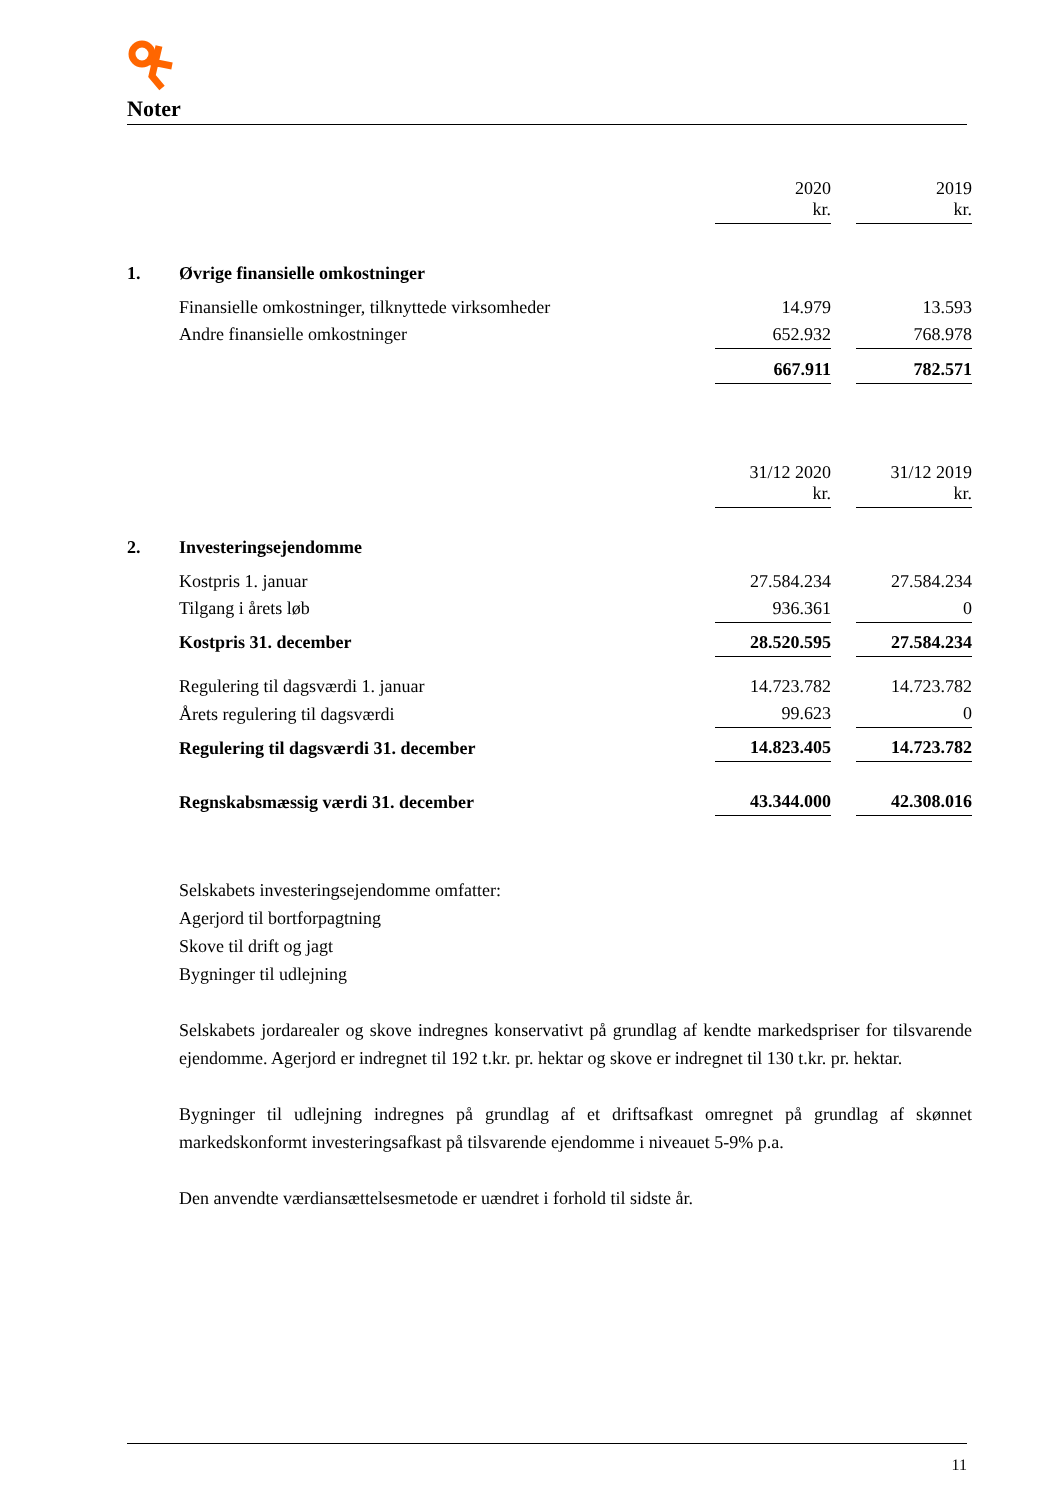Noter
| | | 2020 kr. | | 2019 kr. |
| 1. | Øvrige finansielle omkostninger | | | |
| | Finansielle omkostninger, tilknyttede virksomheder | 14.979 | | 13.593 |
| | Andre finansielle omkostninger | 652.932 | | 768.978 |
| | | 667.911 | | 782.571 |
| | | 31/12 2020 kr. | | 31/12 2019 kr. |
| 2. | Investeringsejendomme | | | |
| | Kostpris 1. januar | 27.584.234 | | 27.584.234 |
| | Tilgang i årets løb | 936.361 | | 0 |
| | Kostpris 31. december | 28.520.595 | | 27.584.234 |
| | Regulering til dagsværdi 1. januar | 14.723.782 | | 14.723.782 |
| | Årets regulering til dagsværdi | 99.623 | | 0 |
| | Regulering til dagsværdi 31. december | 14.823.405 | | 14.723.782 |
| | Regnskabsmæssig værdi 31. december | 43.344.000 | | 42.308.016 |
Selskabets investeringsejendomme omfatter:
Agerjord til bortforpagtning
Skove til drift og jagt
Bygninger til udlejning
Selskabets jordarealer og skove indregnes konservativt på grundlag af kendte markedspriser for tilsvarende ejendomme. Agerjord er indregnet til 192 t.kr. pr. hektar og skove er indregnet til 130 t.kr. pr. hektar.
Bygninger til udlejning indregnes på grundlag af et driftsafkast omregnet på grundlag af skønnet markedskonformt investeringsafkast på tilsvarende ejendomme i niveauet 5-9% p.a.
Den anvendte værdiansættelsesmetode er uændret i forhold til sidste år.
11